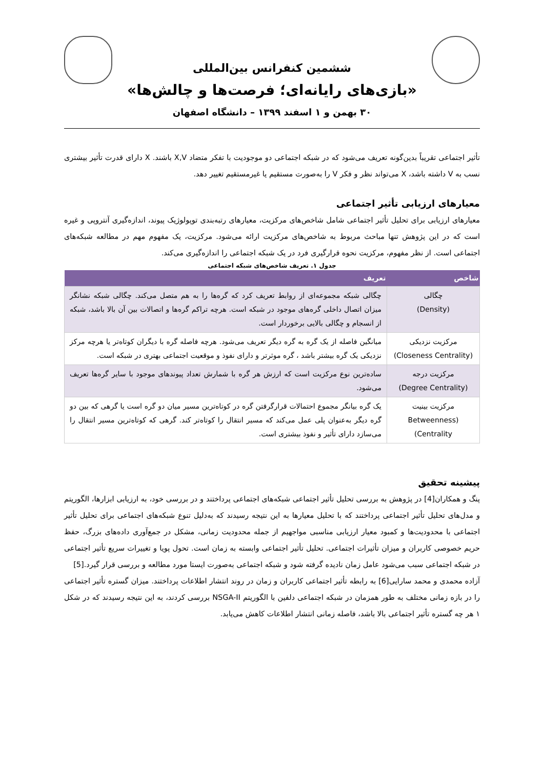ششمین کنفرانس بین‌المللی
«بازی‌های رایانه‌ای؛ فرصت‌ها و چالش‌ها»
۳۰ بهمن و ۱ اسفند ۱۳۹۹ – دانشگاه اصفهان
تأثیر اجتماعی تقریباً بدین‌گونه تعریف می‌شود که در شبکه اجتماعی دو موجودیت با تفکر متضاد X,V باشند. X دارای قدرت تأثیر بیشتری نسب به V داشته باشد، X می‌تواند نظر و فکر V را به‌صورت مستقیم یا غیرمستقیم تغییر دهد.
معیارهای ارزیابی تأثیر اجتماعی
معیارهای ارزیابی برای تحلیل تأثیر اجتماعی شامل شاخص‌های مرکزیت، معیارهای رتبه‌بندی توپولوژیک پیوند، اندازه‌گیری آنتروپی و غیره است که در این پژوهش تنها مباحث مربوط به شاخص‌های مرکزیت ارائه می‌شود. مرکزیت، یک مفهوم مهم در مطالعه شبکه‌های اجتماعی است. از نظر مفهوم، مرکزیت نحوه قرارگیری فرد در یک شبکه اجتماعی را اندازه‌گیری می‌کند.
جدول ۱. تعریف شاخص‌های شبکه اجتماعی
| شاخص | تعریف |
| --- | --- |
| چگالی (Density) | چگالی شبکه مجموعه‌ای از روابط تعریف کرد که گره‌ها را به هم متصل می‌کند. چگالی شبکه نشانگر میزان اتصال داخلی گره‌های موجود در شبکه است. هرچه تراکم گره‌ها و اتصالات بین آن بالا باشد، شبکه از انسجام و چگالی بالایی برخوردار است. |
| مرکزیت نزدیکی (Closeness Centrality) | میانگین فاصله از یک گره به گره دیگر تعریف می‌شود. هرچه فاصله گره با دیگران کوتاه‌تر یا هرچه مرکز نزدیکی یک گره بیشتر باشد ، گره موثرتر و دارای نفوذ و موقعیت اجتماعی بهتری در شبکه است. |
| مرکزیت درجه (Degree Centrality) | ساده‌ترین نوع مرکزیت است که ارزش هر گره با شمارش تعداد پیوندهای موجود با سایر گره‌ها تعریف می‌شود. |
| مرکزیت بینیت (Betweenness Centrality) | یک گره بیانگر مجموع احتمالات قرارگرفتن گره در کوتاه‌ترین مسیر میان دو گره است یا گرهی که بین دو گره دیگر به‌عنوان پلی عمل می‌کند که مسیر انتقال را کوتاه‌تر کند. گرهی که کوتاه‌ترین مسیر انتقال را می‌سازد دارای تأثیر و نفوذ بیشتری است. |
پیشینه تحقیق
پنگ و همکاران[4] در پژوهش به بررسی تحلیل تأثیر اجتماعی شبکه‌های اجتماعی پرداختند و در بررسی خود، به ارزیابی ابزارها، الگوریتم و مدل‌های تحلیل تأثیر اجتماعی پرداختند که با تحلیل معیارها به این نتیجه رسیدند که به‌دلیل تنوع شبکه‌های اجتماعی برای تحلیل تأثیر اجتماعی با محدودیت‌ها و کمبود معیار ارزیابی مناسبی مواجهیم از جمله محدودیت زمانی، مشکل در جمع‌آوری داده‌های بزرگ، حفظ حریم خصوصی کاربران و میزان تأثیرات اجتماعی. تحلیل تأثیر اجتماعی وابسته به زمان است. تحول پویا و تغییرات سریع تأثیر اجتماعی در شبکه اجتماعی سبب می‌شود عامل زمان نادیده گرفته شود و شبکه اجتماعی به‌صورت ایستا مورد مطالعه و بررسی قرار گیرد.[5]
آزاده محمدی و محمد سارایی[6] به رابطه تأثیر اجتماعی کاربران و زمان در روند انتشار اطلاعات پرداختند. میزان گستره تأثیر اجتماعی را در بازه زمانی مختلف به طور همزمان در شبکه اجتماعی دلفین با الگوریتم NSGA-II بررسی کردند، به این نتیجه رسیدند که در شکل ۱ هر چه گستره تأثیر اجتماعی بالا باشد، فاصله زمانی انتشار اطلاعات کاهش می‌یابد.